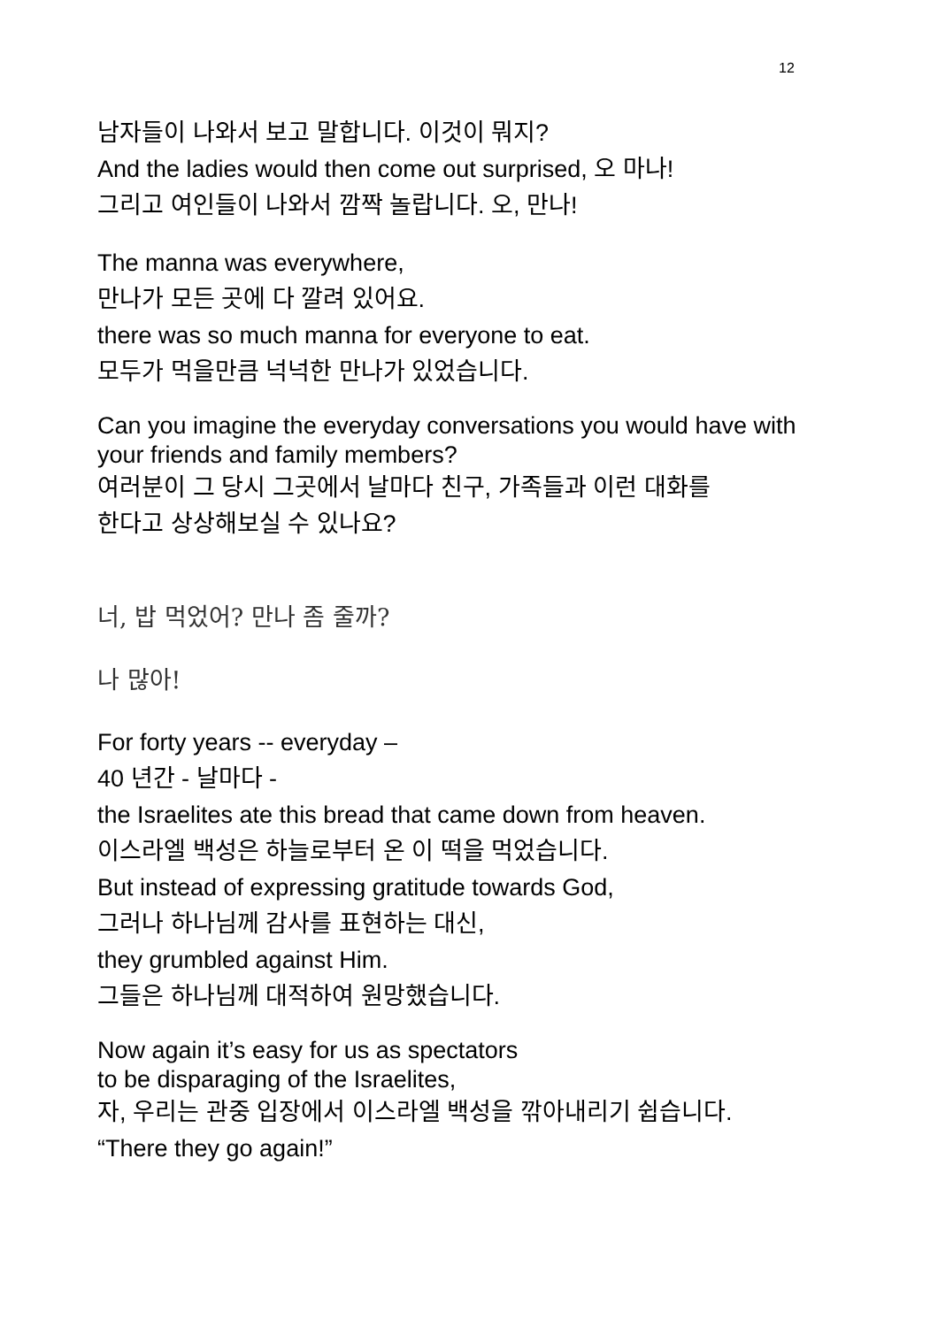12
남자들이 나와서 보고 말합니다. 이것이 뭐지?
And the ladies would then come out surprised, 오 마나!
그리고 여인들이 나와서 깜짝 놀랍니다. 오, 만나!
The manna was everywhere,
만나가 모든 곳에 다 깔려 있어요.
there was so much manna for everyone to eat.
모두가 먹을만큼 넉넉한 만나가 있었습니다.
Can you imagine the everyday conversations you would have with your friends and family members?
여러분이 그 당시 그곳에서 날마다 친구, 가족들과 이런 대화를
한다고 상상해보실 수 있나요?
너, 밥 먹었어? 만나 좀 줄까?
나 많아!
For forty years -- everyday –
40 년간 - 날마다 -
the Israelites ate this bread that came down from heaven.
이스라엘 백성은 하늘로부터 온 이 떡을 먹었습니다.
But instead of expressing gratitude towards God,
그러나 하나님께 감사를 표현하는 대신,
they grumbled against Him.
그들은 하나님께 대적하여 원망했습니다.
Now again it’s easy for us as spectators
to be disparaging of the Israelites,
자, 우리는 관중 입장에서 이스라엘 백성을 깎아내리기 쉽습니다.
“There they go again!”